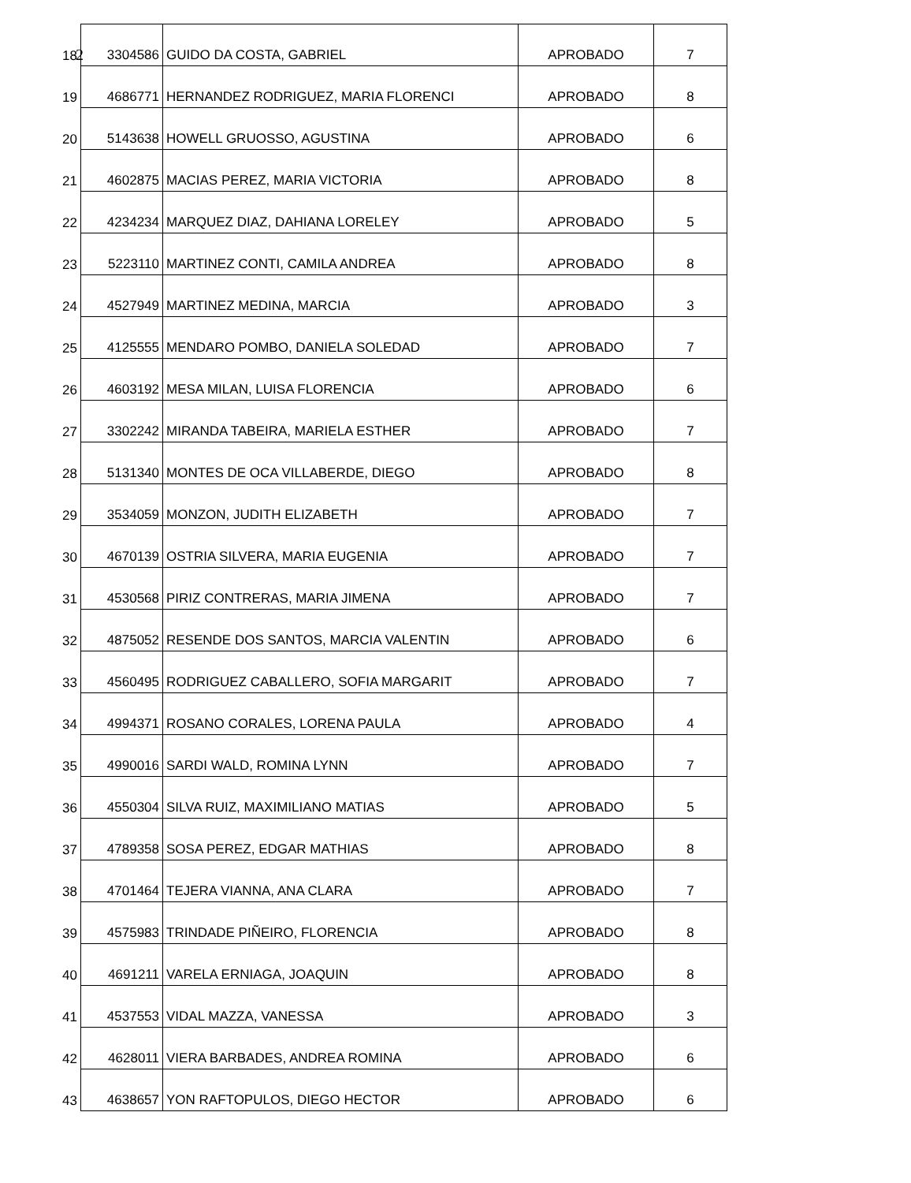2
| 18 | 3304586 | GUIDO DA COSTA, GABRIEL | APROBADO | 7 |
| 19 | 4686771 | HERNANDEZ RODRIGUEZ, MARIA FLORENCI | APROBADO | 8 |
| 20 | 5143638 | HOWELL GRUOSSO, AGUSTINA | APROBADO | 6 |
| 21 | 4602875 | MACIAS PEREZ, MARIA VICTORIA | APROBADO | 8 |
| 22 | 4234234 | MARQUEZ DIAZ, DAHIANA LORELEY | APROBADO | 5 |
| 23 | 5223110 | MARTINEZ CONTI, CAMILA ANDREA | APROBADO | 8 |
| 24 | 4527949 | MARTINEZ MEDINA, MARCIA | APROBADO | 3 |
| 25 | 4125555 | MENDARO POMBO, DANIELA SOLEDAD | APROBADO | 7 |
| 26 | 4603192 | MESA MILAN, LUISA FLORENCIA | APROBADO | 6 |
| 27 | 3302242 | MIRANDA TABEIRA, MARIELA ESTHER | APROBADO | 7 |
| 28 | 5131340 | MONTES DE OCA VILLABERDE, DIEGO | APROBADO | 8 |
| 29 | 3534059 | MONZON, JUDITH ELIZABETH | APROBADO | 7 |
| 30 | 4670139 | OSTRIA SILVERA, MARIA EUGENIA | APROBADO | 7 |
| 31 | 4530568 | PIRIZ CONTRERAS, MARIA JIMENA | APROBADO | 7 |
| 32 | 4875052 | RESENDE DOS SANTOS, MARCIA VALENTIN | APROBADO | 6 |
| 33 | 4560495 | RODRIGUEZ CABALLERO, SOFIA MARGARIT | APROBADO | 7 |
| 34 | 4994371 | ROSANO CORALES, LORENA PAULA | APROBADO | 4 |
| 35 | 4990016 | SARDI WALD, ROMINA LYNN | APROBADO | 7 |
| 36 | 4550304 | SILVA RUIZ, MAXIMILIANO MATIAS | APROBADO | 5 |
| 37 | 4789358 | SOSA PEREZ, EDGAR MATHIAS | APROBADO | 8 |
| 38 | 4701464 | TEJERA VIANNA, ANA CLARA | APROBADO | 7 |
| 39 | 4575983 | TRINDADE PIÑEIRO, FLORENCIA | APROBADO | 8 |
| 40 | 4691211 | VARELA ERNIAGA, JOAQUIN | APROBADO | 8 |
| 41 | 4537553 | VIDAL MAZZA, VANESSA | APROBADO | 3 |
| 42 | 4628011 | VIERA BARBADES, ANDREA ROMINA | APROBADO | 6 |
| 43 | 4638657 | YON RAFTOPULOS, DIEGO HECTOR | APROBADO | 6 |